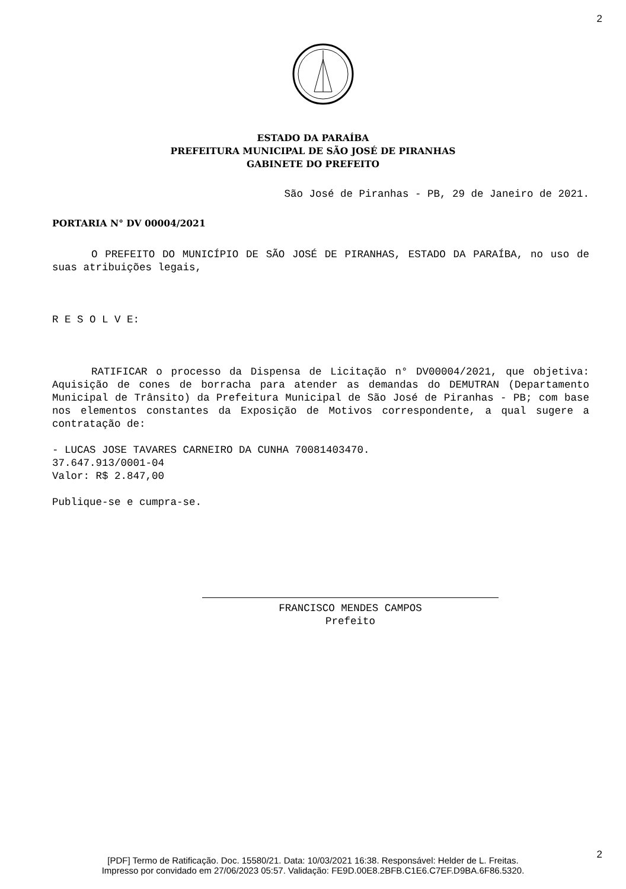2
ESTADO DA PARAÍBA
PREFEITURA MUNICIPAL DE SÃO JOSÉ DE PIRANHAS
GABINETE DO PREFEITO
São José de Piranhas - PB, 29 de Janeiro de 2021.
PORTARIA N° DV 00004/2021
O PREFEITO DO MUNICÍPIO DE SÃO JOSÉ DE PIRANHAS, ESTADO DA PARAÍBA, no uso de suas atribuições legais,
R E S O L V E:
RATIFICAR o processo da Dispensa de Licitação n° DV00004/2021, que objetiva: Aquisição de cones de borracha para atender as demandas do DEMUTRAN (Departamento Municipal de Trânsito) da Prefeitura Municipal de São José de Piranhas - PB; com base nos elementos constantes da Exposição de Motivos correspondente, a qual sugere a contratação de:
- LUCAS JOSE TAVARES CARNEIRO DA CUNHA 70081403470.
37.647.913/0001-04
Valor: R$ 2.847,00
Publique-se e cumpra-se.
FRANCISCO MENDES CAMPOS
Prefeito
2
[PDF] Termo de Ratificação. Doc. 15580/21. Data: 10/03/2021 16:38. Responsável: Helder de L. Freitas.
Impresso por convidado em 27/06/2023 05:57. Validação: FE9D.00E8.2BFB.C1E6.C7EF.D9BA.6F86.5320.